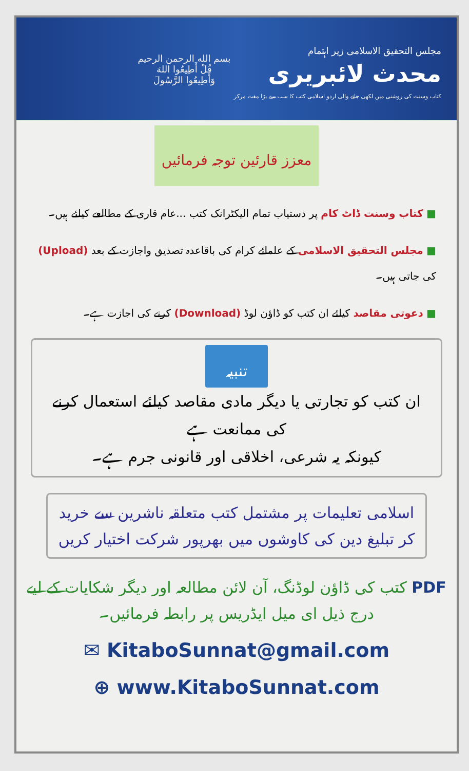مجلس التحقیق الاسلامی زیر اہتمام
محدث لائبریری
کتاب وسنت کی روشنی میں لکھی جانے والی اردو اسلامی کتب کا سب سے بڑا مفت مرکز
بسم الله الرحمن الرحيم
قُلْ أَطِيعُوا اللهَ
وَأَطِيعُوا الرَّسُولَ
معزز قارئین توجہ فرمائیں
■ کتاب وسنت ڈاٹ کام پر دستیاب تمام الیکٹرانک کتب ...عام قاری کے مطالعے کیلئے ہیں۔
■ مجلس التحقیق الاسلامی کے علمائے کرام کی باقاعدہ تصدیق واجازت کے بعد (Upload) کی جاتی ہیں۔
■ دعوتی مقاصد کیلئے ان کتب کو ڈاؤن لوڈ (Download) کرنے کی اجازت ہے۔
تنبیہ
ان کتب کو تجارتی یا دیگر مادی مقاصد کیلئے استعمال کرنے کی ممانعت ہے
کیونکہ یہ شرعی، اخلاقی اور قانونی جرم ہے۔
اسلامی تعلیمات پر مشتمل کتب متعلقہ ناشرین سے خرید کر تبلیغ دین کی کاوشوں میں بھرپور شرکت اختیار کریں
PDF کتب کی ڈاؤن لوڈنگ، آن لائن مطالعہ اور دیگر شکایات کے لیے
درج ذیل ای میل ایڈریس پر رابطہ فرمائیں۔
✉ KitaboSunnat@gmail.com
⊕ www.KitaboSunnat.com